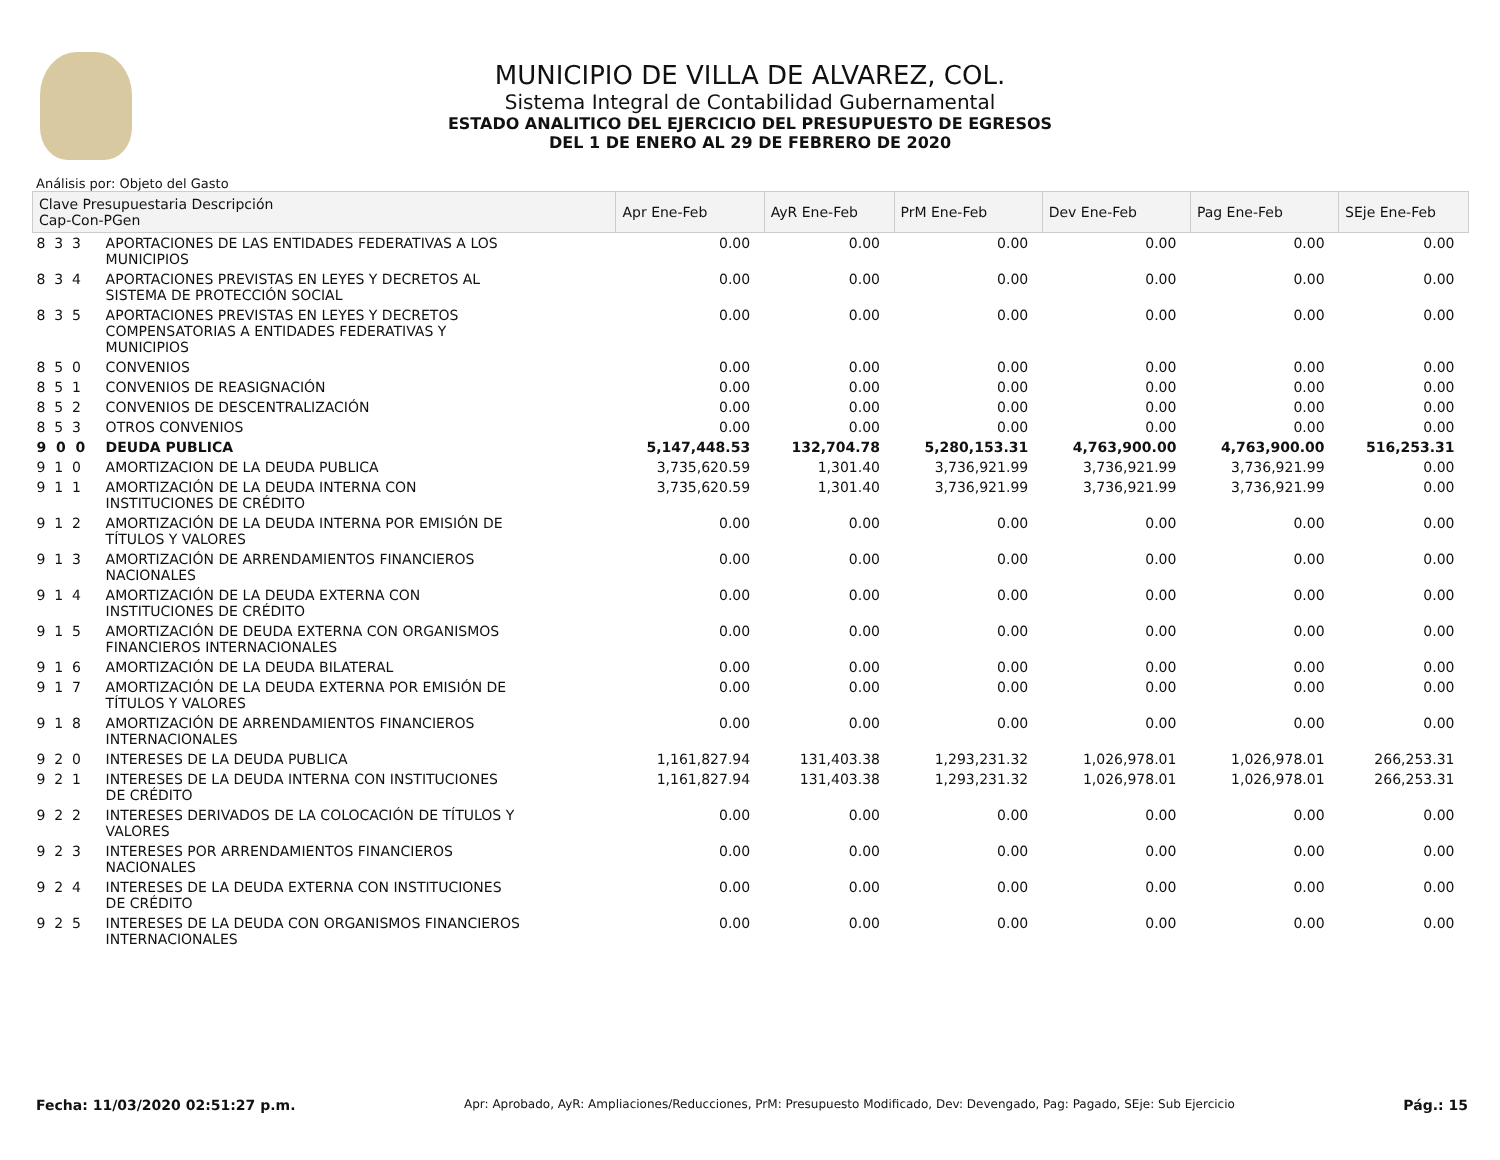MUNICIPIO DE VILLA DE ALVAREZ, COL.
Sistema Integral de Contabilidad Gubernamental
ESTADO ANALITICO DEL EJERCICIO DEL PRESUPUESTO DE EGRESOS
DEL 1 DE ENERO AL 29 DE FEBRERO DE 2020
Análisis por: Objeto del Gasto
| Clave Presupuestaria Descripción Cap-Con-PGen | | Apr Ene-Feb | AyR Ene-Feb | PrM Ene-Feb | Dev Ene-Feb | Pag Ene-Feb | SEje Ene-Feb |
| --- | --- | --- | --- | --- | --- | --- | --- |
| 8 3 3 | APORTACIONES DE LAS ENTIDADES FEDERATIVAS A LOS MUNICIPIOS | 0.00 | 0.00 | 0.00 | 0.00 | 0.00 | 0.00 |
| 8 3 4 | APORTACIONES PREVISTAS EN LEYES Y DECRETOS AL SISTEMA DE PROTECCIÓN SOCIAL | 0.00 | 0.00 | 0.00 | 0.00 | 0.00 | 0.00 |
| 8 3 5 | APORTACIONES PREVISTAS EN LEYES Y DECRETOS COMPENSATORIAS A ENTIDADES FEDERATIVAS Y MUNICIPIOS | 0.00 | 0.00 | 0.00 | 0.00 | 0.00 | 0.00 |
| 8 5 0 | CONVENIOS | 0.00 | 0.00 | 0.00 | 0.00 | 0.00 | 0.00 |
| 8 5 1 | CONVENIOS DE REASIGNACIÓN | 0.00 | 0.00 | 0.00 | 0.00 | 0.00 | 0.00 |
| 8 5 2 | CONVENIOS DE DESCENTRALIZACIÓN | 0.00 | 0.00 | 0.00 | 0.00 | 0.00 | 0.00 |
| 8 5 3 | OTROS CONVENIOS | 0.00 | 0.00 | 0.00 | 0.00 | 0.00 | 0.00 |
| 9 0 0 | DEUDA PUBLICA | 5,147,448.53 | 132,704.78 | 5,280,153.31 | 4,763,900.00 | 4,763,900.00 | 516,253.31 |
| 9 1 0 | AMORTIZACION DE LA DEUDA PUBLICA | 3,735,620.59 | 1,301.40 | 3,736,921.99 | 3,736,921.99 | 3,736,921.99 | 0.00 |
| 9 1 1 | AMORTIZACIÓN DE LA DEUDA INTERNA CON INSTITUCIONES DE CRÉDITO | 3,735,620.59 | 1,301.40 | 3,736,921.99 | 3,736,921.99 | 3,736,921.99 | 0.00 |
| 9 1 2 | AMORTIZACIÓN DE LA DEUDA INTERNA POR EMISIÓN DE TÍTULOS Y VALORES | 0.00 | 0.00 | 0.00 | 0.00 | 0.00 | 0.00 |
| 9 1 3 | AMORTIZACIÓN DE ARRENDAMIENTOS FINANCIEROS NACIONALES | 0.00 | 0.00 | 0.00 | 0.00 | 0.00 | 0.00 |
| 9 1 4 | AMORTIZACIÓN DE LA DEUDA EXTERNA CON INSTITUCIONES DE CRÉDITO | 0.00 | 0.00 | 0.00 | 0.00 | 0.00 | 0.00 |
| 9 1 5 | AMORTIZACIÓN DE DEUDA EXTERNA CON ORGANISMOS FINANCIEROS INTERNACIONALES | 0.00 | 0.00 | 0.00 | 0.00 | 0.00 | 0.00 |
| 9 1 6 | AMORTIZACIÓN DE LA DEUDA BILATERAL | 0.00 | 0.00 | 0.00 | 0.00 | 0.00 | 0.00 |
| 9 1 7 | AMORTIZACIÓN DE LA DEUDA EXTERNA POR EMISIÓN DE TÍTULOS Y VALORES | 0.00 | 0.00 | 0.00 | 0.00 | 0.00 | 0.00 |
| 9 1 8 | AMORTIZACIÓN DE ARRENDAMIENTOS FINANCIEROS INTERNACIONALES | 0.00 | 0.00 | 0.00 | 0.00 | 0.00 | 0.00 |
| 9 2 0 | INTERESES DE LA DEUDA PUBLICA | 1,161,827.94 | 131,403.38 | 1,293,231.32 | 1,026,978.01 | 1,026,978.01 | 266,253.31 |
| 9 2 1 | INTERESES DE LA DEUDA INTERNA CON INSTITUCIONES DE CRÉDITO | 1,161,827.94 | 131,403.38 | 1,293,231.32 | 1,026,978.01 | 1,026,978.01 | 266,253.31 |
| 9 2 2 | INTERESES DERIVADOS DE LA COLOCACIÓN DE TÍTULOS Y VALORES | 0.00 | 0.00 | 0.00 | 0.00 | 0.00 | 0.00 |
| 9 2 3 | INTERESES POR ARRENDAMIENTOS FINANCIEROS NACIONALES | 0.00 | 0.00 | 0.00 | 0.00 | 0.00 | 0.00 |
| 9 2 4 | INTERESES DE LA DEUDA EXTERNA CON INSTITUCIONES DE CRÉDITO | 0.00 | 0.00 | 0.00 | 0.00 | 0.00 | 0.00 |
| 9 2 5 | INTERESES DE LA DEUDA CON ORGANISMOS FINANCIEROS INTERNACIONALES | 0.00 | 0.00 | 0.00 | 0.00 | 0.00 | 0.00 |
Fecha: 11/03/2020 02:51:27 p.m. Apr: Aprobado, AyR: Ampliaciones/Reducciones, PrM: Presupuesto Modificado, Dev: Devengado, Pag: Pagado, SEje: Sub Ejercicio Pág.: 15